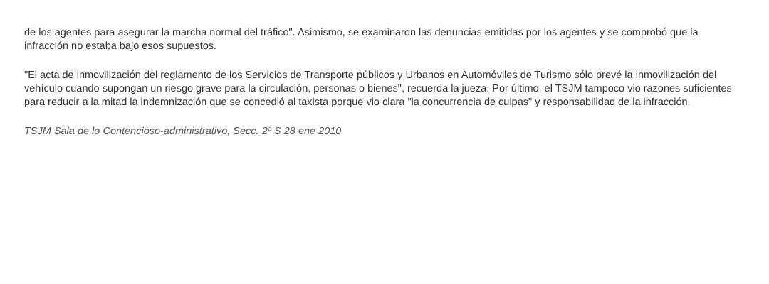de los agentes para asegurar la marcha normal del tráfico". Asimismo, se examinaron las denuncias emitidas por los agentes y se comprobó que la infracción no estaba bajo esos supuestos.
"El acta de inmovilización del reglamento de los Servicios de Transporte públicos y Urbanos en Automóviles de Turismo sólo prevé la inmovilización del vehículo cuando supongan un riesgo grave para la circulación, personas o bienes", recuerda la jueza. Por último, el TSJM tampoco vio razones suficientes para reducir a la mitad la indemnización que se concedió al taxista porque vio clara "la concurrencia de culpas" y responsabilidad de la infracción.
TSJM Sala de lo Contencioso-administrativo, Secc. 2ª S 28 ene 2010